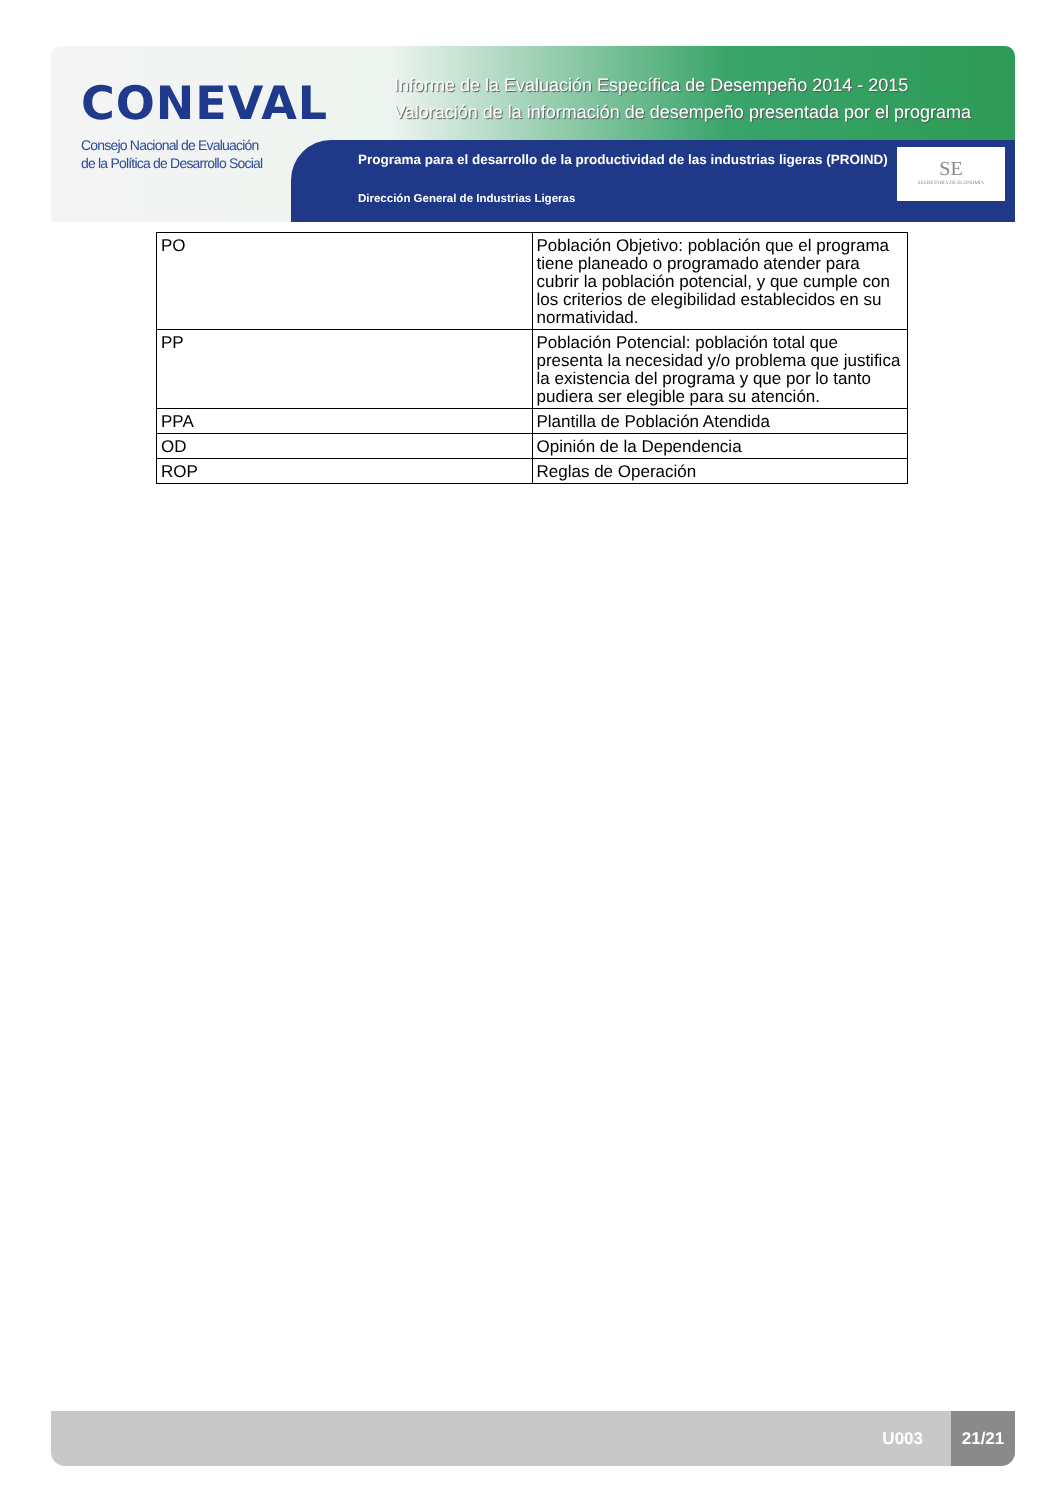CONEVAL
Consejo Nacional de Evaluación
de la Política de Desarrollo Social
Informe de la Evaluación Específica de Desempeño 2014 - 2015
Valoración de la información de desempeño presentada por el programa
Programa para el desarrollo de la productividad de las industrias ligeras (PROIND)
Dirección General de Industrias Ligeras
SE
SECRETARÍA DE ECONOMÍA
| PO | Población Objetivo: población que el programa tiene planeado o programado atender para cubrir la población potencial, y que cumple con los criterios de elegibilidad establecidos en su normatividad. |
| PP | Población Potencial: población total que presenta la necesidad y/o problema que justifica la existencia del programa y que por lo tanto pudiera ser elegible para su atención. |
| PPA | Plantilla de Población Atendida |
| OD | Opinión de la Dependencia |
| ROP | Reglas de Operación |
U003
21/21